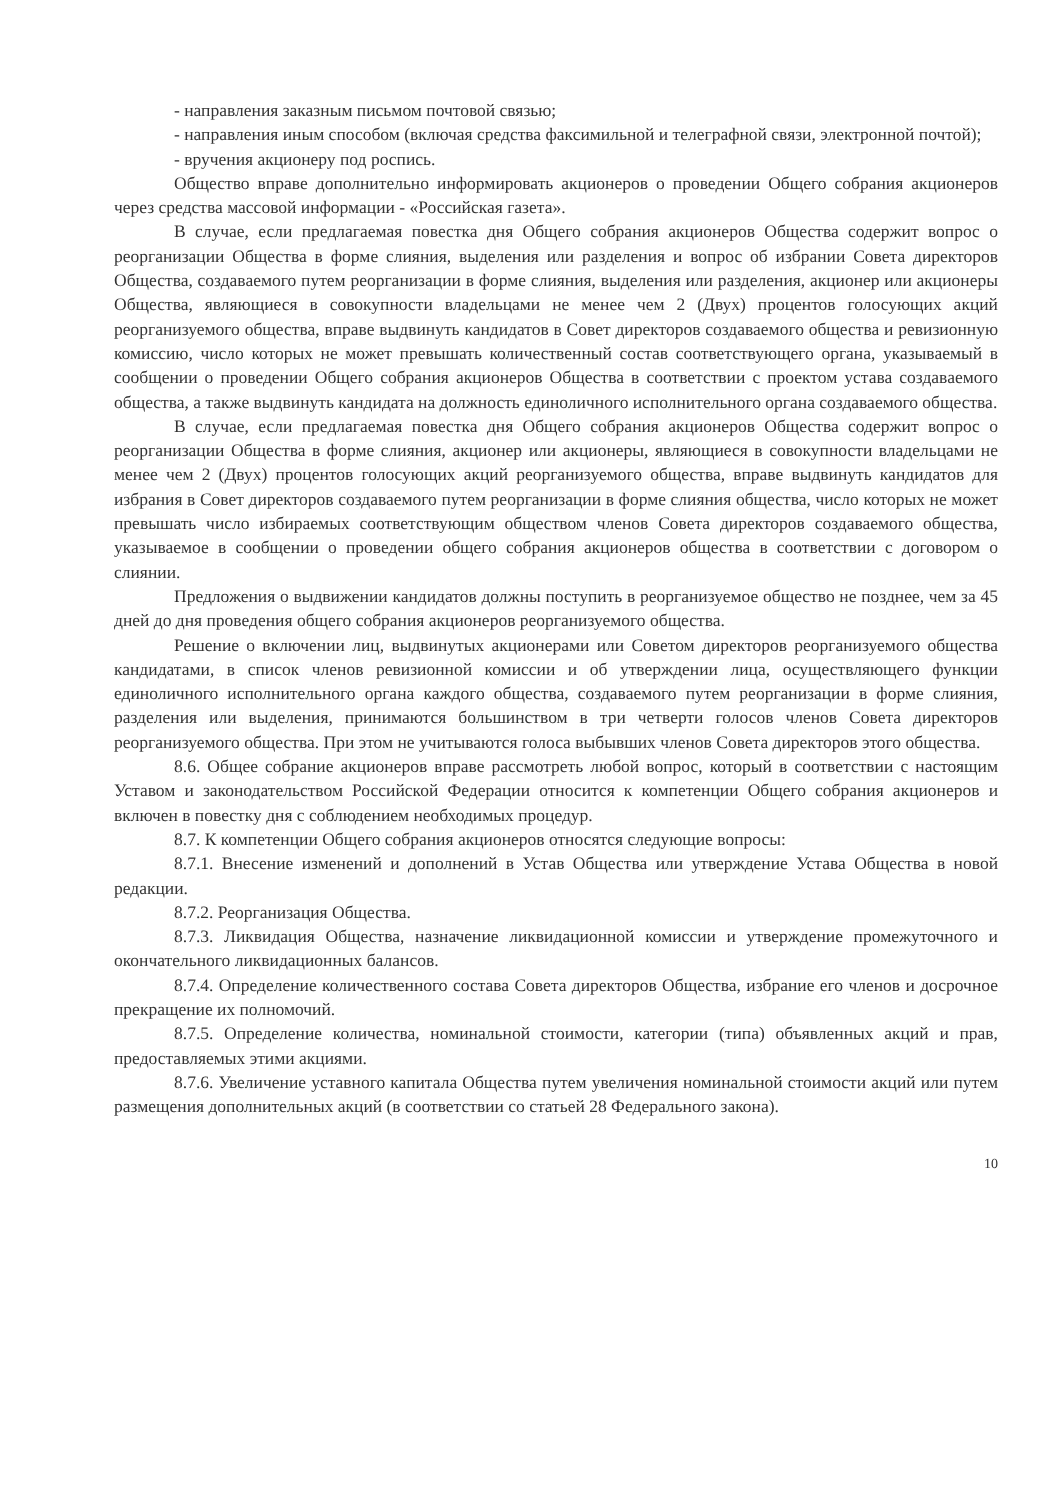- направления заказным письмом почтовой связью;
- направления иным способом (включая средства факсимильной и телеграфной связи, электронной почтой);
- вручения акционеру под роспись.
Общество вправе дополнительно информировать акционеров о проведении Общего собрания акционеров через средства массовой информации - «Российская газета».
В случае, если предлагаемая повестка дня Общего собрания акционеров Общества содержит вопрос о реорганизации Общества в форме слияния, выделения или разделения и вопрос об избрании Совета директоров Общества, создаваемого путем реорганизации в форме слияния, выделения или разделения, акционер или акционеры Общества, являющиеся в совокупности владельцами не менее чем 2 (Двух) процентов голосующих акций реорганизуемого общества, вправе выдвинуть кандидатов в Совет директоров создаваемого общества и ревизионную комиссию, число которых не может превышать количественный состав соответствующего органа, указываемый в сообщении о проведении Общего собрания акционеров Общества в соответствии с проектом устава создаваемого общества, а также выдвинуть кандидата на должность единоличного исполнительного органа создаваемого общества.
В случае, если предлагаемая повестка дня Общего собрания акционеров Общества содержит вопрос о реорганизации Общества в форме слияния, акционер или акционеры, являющиеся в совокупности владельцами не менее чем 2 (Двух) процентов голосующих акций реорганизуемого общества, вправе выдвинуть кандидатов для избрания в Совет директоров создаваемого путем реорганизации в форме слияния общества, число которых не может превышать число избираемых соответствующим обществом членов Совета директоров создаваемого общества, указываемое в сообщении о проведении общего собрания акционеров общества в соответствии с договором о слиянии.
Предложения о выдвижении кандидатов должны поступить в реорганизуемое общество не позднее, чем за 45 дней до дня проведения общего собрания акционеров реорганизуемого общества.
Решение о включении лиц, выдвинутых акционерами или Советом директоров реорганизуемого общества кандидатами, в список членов ревизионной комиссии и об утверждении лица, осуществляющего функции единоличного исполнительного органа каждого общества, создаваемого путем реорганизации в форме слияния, разделения или выделения, принимаются большинством в три четверти голосов членов Совета директоров реорганизуемого общества. При этом не учитываются голоса выбывших членов Совета директоров этого общества.
8.6. Общее собрание акционеров вправе рассмотреть любой вопрос, который в соответствии с настоящим Уставом и законодательством Российской Федерации относится к компетенции Общего собрания акционеров и включен в повестку дня с соблюдением необходимых процедур.
8.7. К компетенции Общего собрания акционеров относятся следующие вопросы:
8.7.1. Внесение изменений и дополнений в Устав Общества или утверждение Устава Общества в новой редакции.
8.7.2. Реорганизация Общества.
8.7.3. Ликвидация Общества, назначение ликвидационной комиссии и утверждение промежуточного и окончательного ликвидационных балансов.
8.7.4. Определение количественного состава Совета директоров Общества, избрание его членов и досрочное прекращение их полномочий.
8.7.5. Определение количества, номинальной стоимости, категории (типа) объявленных акций и прав, предоставляемых этими акциями.
8.7.6. Увеличение уставного капитала Общества путем увеличения номинальной стоимости акций или путем размещения дополнительных акций (в соответствии со статьей 28 Федерального закона).
10